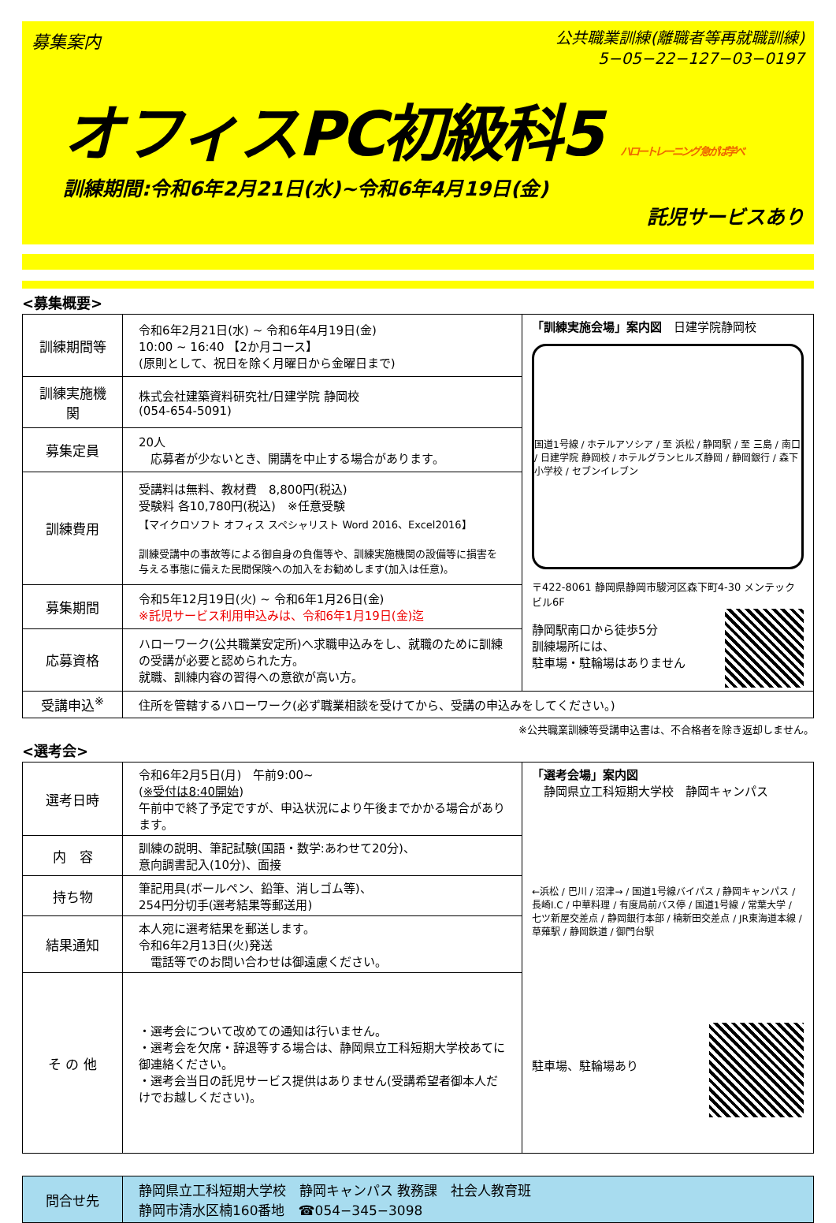募集案内
公共職業訓練(離職者等再就職訓練)
5−05−22−127−03−0197
オフィスPC初級科5 ハロートレーニング 急がば学べ
訓練期間:令和6年2月21日(水)~令和6年4月19日(金)
託児サービスあり
<募集概要>
| 訓練期間等 | 令和6年2月21日(水) ~ 令和6年4月19日(金) 10:00 ~ 16:40 【2か月コース】 (原則として、祝日を除く月曜日から金曜日まで) | 「訓練実施会場」案内図 日建学院静岡校 国道1号線 / ホテルアソシア / 至 浜松 / 静岡駅 / 至 三島 / 南口 / 日建学院 静岡校 / ホテルグランヒルズ静岡 / 静岡銀行 / 森下小学校 / セブンイレブン 〒422-8061 静岡県静岡市駿河区森下町4-30 メンテックビル6F 静岡駅南口から徒歩5分 訓練場所には、 駐車場・駐輪場はありません |
| 訓練実施機関 | 株式会社建築資料研究社/日建学院 静岡校 (054-654-5091) | |
| 募集定員 | 20人 応募者が少ないとき、開講を中止する場合があります。 | |
| 訓練費用 | 受講料は無料、教材費 8,800円(税込) 受験料 各10,780円(税込) ※任意受験 【マイクロソフト オフィス スペシャリスト Word 2016、Excel2016】 訓練受講中の事故等による御自身の負傷等や、訓練実施機関の設備等に損害を与える事態に備えた民間保険への加入をお勧めします(加入は任意)。 | |
| 募集期間 | 令和5年12月19日(火) ~ 令和6年1月26日(金) ※託児サービス利用申込みは、令和6年1月19日(金)迄 | |
| 応募資格 | ハローワーク(公共職業安定所)へ求職申込みをし、就職のために訓練の受講が必要と認められた方。 就職、訓練内容の習得への意欲が高い方。 | |
| 受講申込<sup>※</sup> | 住所を管轄するハローワーク(必ず職業相談を受けてから、受講の申込みをしてください。) | |
※公共職業訓練等受講申込書は、不合格者を除き返却しません。
<選考会>
| 選考日時 | 令和6年2月5日(月) 午前9:00~ ( ※受付は8:40開始 ) 午前中で終了予定ですが、申込状況により午後までかかる場合があります。 | 「選考会場」案内図 静岡県立工科短期大学校 静岡キャンパス ←浜松 / 巴川 / 沼津→ / 国道1号線バイパス / 静岡キャンパス / 長崎I.C / 中華料理 / 有度局前バス停 / 国道1号線 / 常葉大学 / 七ツ新屋交差点 / 静岡銀行本部 / 楠新田交差点 / JR東海道本線 / 草薙駅 / 静岡鉄道 / 御門台駅 駐車場、駐輪場あり |
| 内 容 | 訓練の説明、筆記試験(国語・数学:あわせて20分)、 意向調書記入(10分)、面接 | |
| 持ち物 | 筆記用具(ボールペン、鉛筆、消しゴム等)、 254円分切手(選考結果等郵送用) | |
| 結果通知 | 本人宛に選考結果を郵送します。 令和6年2月13日(火)発送 電話等でのお問い合わせは御遠慮ください。 | |
| そ の 他 | ・選考会について改めての通知は行いません。 ・選考会を欠席・辞退等する場合は、静岡県立工科短期大学校あてに御連絡ください。 ・選考会当日の託児サービス提供はありません(受講希望者御本人だけでお越しください)。 | |
| 問合せ先 | 静岡県立工科短期大学校 静岡キャンパス 教務課 社会人教育班 静岡市清水区楠160番地 ☎054−345−3098 |